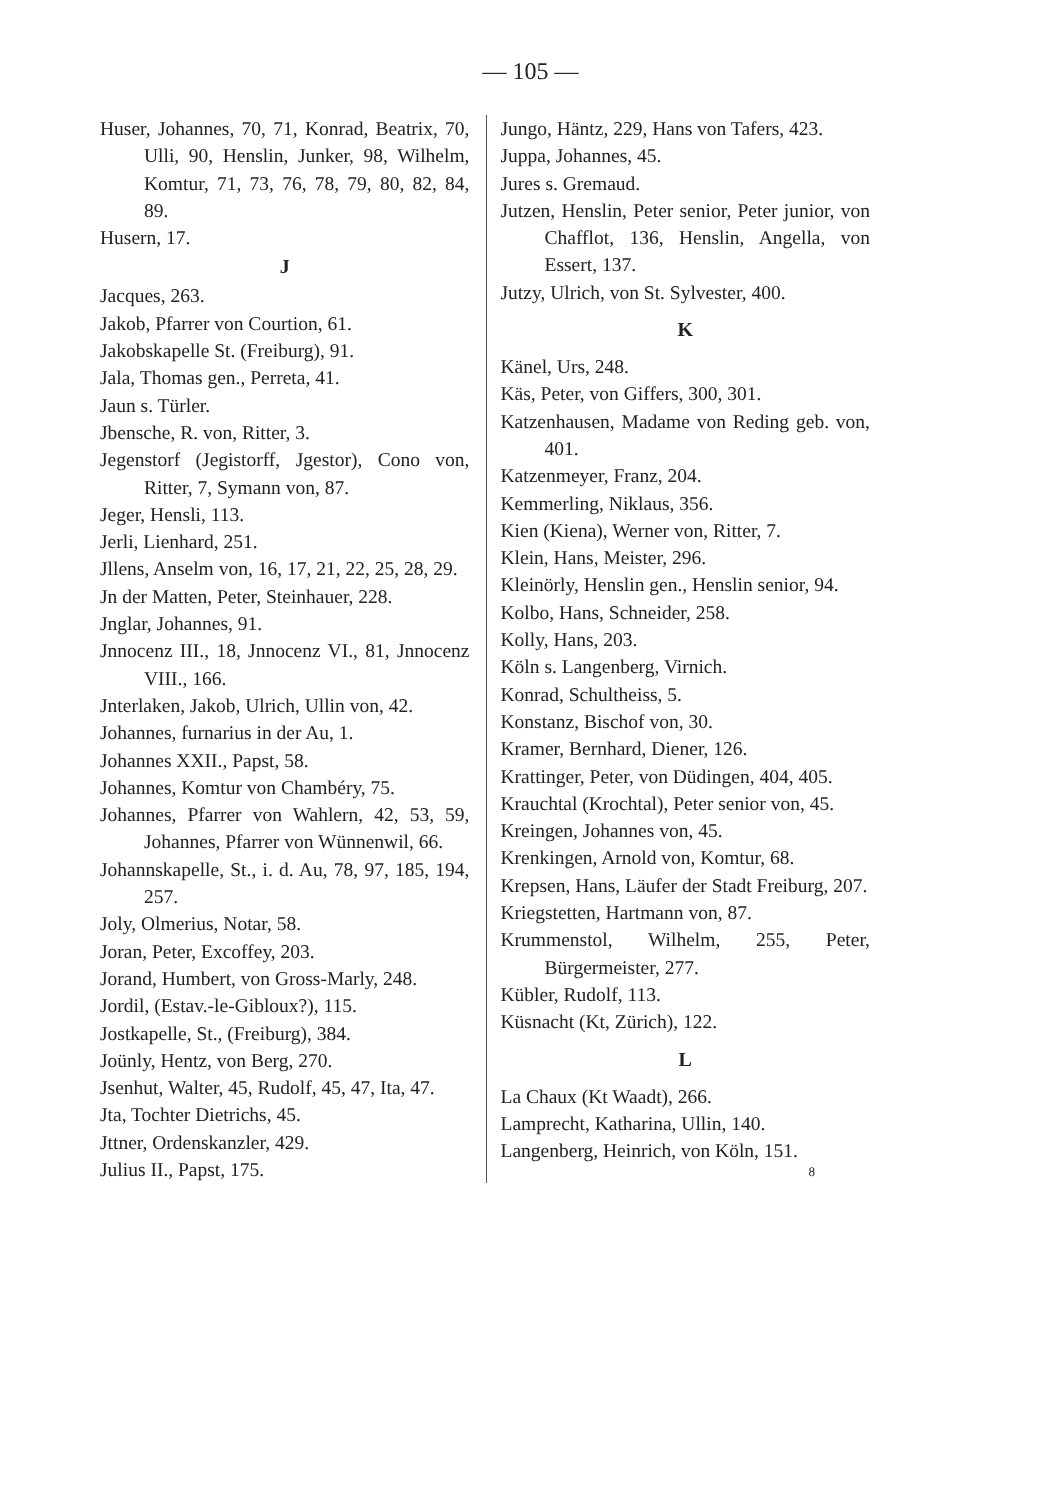— 105 —
Huser, Johannes, 70, 71, Konrad, Beatrix, 70, Ulli, 90, Henslin, Junker, 98, Wilhelm, Komtur, 71, 73, 76, 78, 79, 80, 82, 84, 89.
Husern, 17.
J
Jacques, 263.
Jakob, Pfarrer von Courtion, 61.
Jakobskapelle St. (Freiburg), 91.
Jala, Thomas gen., Perreta, 41.
Jaun s. Türler.
Jbensche, R. von, Ritter, 3.
Jegenstorf (Jegistorff, Jgestor), Cono von, Ritter, 7, Symann von, 87.
Jeger, Hensli, 113.
Jerli, Lienhard, 251.
Jllens, Anselm von, 16, 17, 21, 22, 25, 28, 29.
Jn der Matten, Peter, Steinhauer, 228.
Jnglar, Johannes, 91.
Jnnocenz III., 18, Jnnocenz VI., 81, Jnnocenz VIII., 166.
Jnterlaken, Jakob, Ulrich, Ullin von, 42.
Johannes, furnarius in der Au, 1.
Johannes XXII., Papst, 58.
Johannes, Komtur von Chambéry, 75.
Johannes, Pfarrer von Wahlern, 42, 53, 59, Johannes, Pfarrer von Wünnenwil, 66.
Johannskapelle, St., i. d. Au, 78, 97, 185, 194, 257.
Joly, Olmerius, Notar, 58.
Joran, Peter, Excoffey, 203.
Jorand, Humbert, von Gross-Marly, 248.
Jordil, (Estav.-le-Gibloux?), 115.
Jostkapelle, St., (Freiburg), 384.
Joünly, Hentz, von Berg, 270.
Jsenhut, Walter, 45, Rudolf, 45, 47, Ita, 47.
Jta, Tochter Dietrichs, 45.
Jttner, Ordenskanzler, 429.
Julius II., Papst, 175.
Jungo, Häntz, 229, Hans von Tafers, 423.
Juppa, Johannes, 45.
Jures s. Gremaud.
Jutzen, Henslin, Peter senior, Peter junior, von Chafflot, 136, Henslin, Angella, von Essert, 137.
Jutzy, Ulrich, von St. Sylvester, 400.
K
Känel, Urs, 248.
Käs, Peter, von Giffers, 300, 301.
Katzenhausen, Madame von Reding geb. von, 401.
Katzenmeyer, Franz, 204.
Kemmerling, Niklaus, 356.
Kien (Kiena), Werner von, Ritter, 7.
Klein, Hans, Meister, 296.
Kleinörly, Henslin gen., Henslin senior, 94.
Kolbo, Hans, Schneider, 258.
Kolly, Hans, 203.
Köln s. Langenberg, Virnich.
Konrad, Schultheiss, 5.
Konstanz, Bischof von, 30.
Kramer, Bernhard, Diener, 126.
Krattinger, Peter, von Düdingen, 404, 405.
Krauchtal (Krochtal), Peter senior von, 45.
Kreingen, Johannes von, 45.
Krenkingen, Arnold von, Komtur, 68.
Krepsen, Hans, Läufer der Stadt Freiburg, 207.
Kriegstetten, Hartmann von, 87.
Krummenstol, Wilhelm, 255, Peter, Bürgermeister, 277.
Kübler, Rudolf, 113.
Küsnacht (Kt, Zürich), 122.
L
La Chaux (Kt Waadt), 266.
Lamprecht, Katharina, Ullin, 140.
Langenberg, Heinrich, von Köln, 151.
8